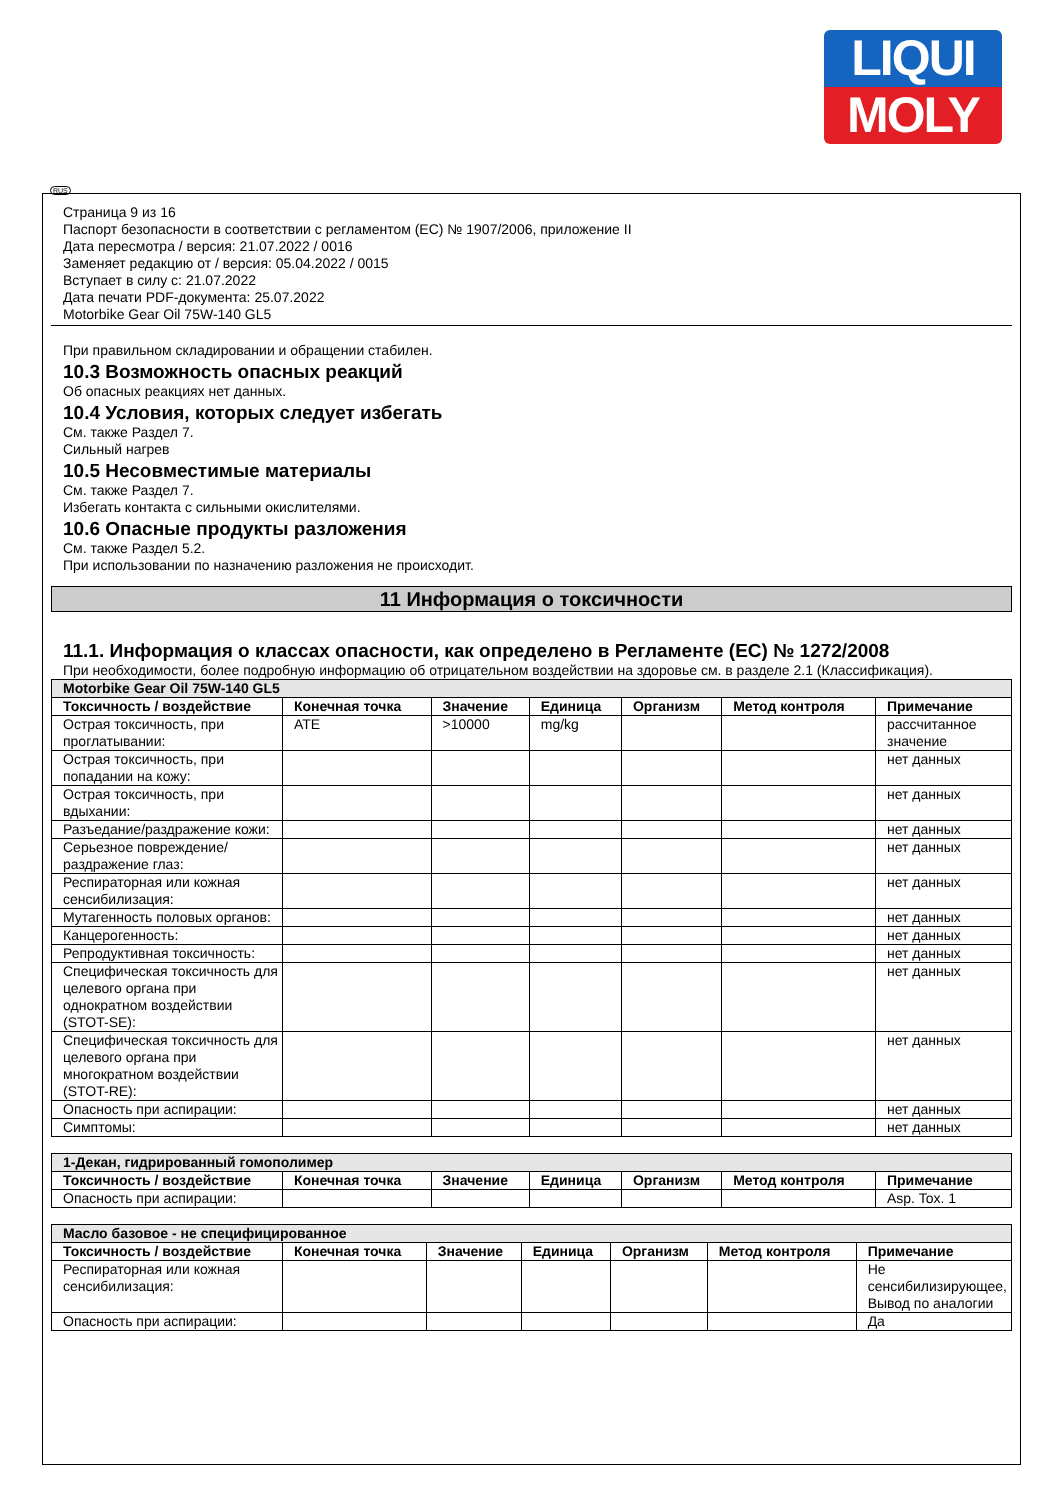LIQUI
MOLY
RUS
Страница 9 из 16
Паспорт безопасности в соответствии с регламентом (ЕС) № 1907/2006, приложение II
Дата пересмотра / версия: 21.07.2022 / 0016
Заменяет редакцию от / версия: 05.04.2022 / 0015
Вступает в силу с: 21.07.2022
Дата печати PDF-документа: 25.07.2022
Motorbike Gear Oil 75W-140 GL5
При правильном складировании и обращении стабилен.
10.3 Возможность опасных реакций
Об опасных реакциях нет данных.
10.4 Условия, которых следует избегать
См. также Раздел 7.
Сильный нагрев
10.5 Несовместимые материалы
См. также Раздел 7.
Избегать контакта с сильными окислителями.
10.6 Опасные продукты разложения
См. также Раздел 5.2.
При использовании по назначению разложения не происходит.
11 Информация о токсичности
11.1. Информация о классах опасности, как определено в Регламенте (ЕС) № 1272/2008
При необходимости, более подробную информацию об отрицательном воздействии на здоровье см. в разделе 2.1 (Классификация).
| Motorbike Gear Oil 75W-140 GL5 | | | | | | |
| --- | --- | --- | --- | --- | --- | --- |
| Токсичность / воздействие | Конечная точка | Значение | Единица | Организм | Метод контроля | Примечание |
| Острая токсичность, при проглатывании: | ATE | >10000 | mg/kg | | | рассчитанное значение |
| Острая токсичность, при попадании на кожу: | | | | | | нет данных |
| Острая токсичность, при вдыхании: | | | | | | нет данных |
| Разъедание/раздражение кожи: | | | | | | нет данных |
| Серьезное повреждение/раздражение глаз: | | | | | | нет данных |
| Респираторная или кожная сенсибилизация: | | | | | | нет данных |
| Мутагенность половых органов: | | | | | | нет данных |
| Канцерогенность: | | | | | | нет данных |
| Репродуктивная токсичность: | | | | | | нет данных |
| Специфическая токсичность для целевого органа при однократном воздействии (STOT-SE): | | | | | | нет данных |
| Специфическая токсичность для целевого органа при многократном воздействии (STOT-RE): | | | | | | нет данных |
| Опасность при аспирации: | | | | | | нет данных |
| Симптомы: | | | | | | нет данных |
| 1-Декан, гидрированный гомополимер | | | | | | |
| --- | --- | --- | --- | --- | --- | --- |
| Токсичность / воздействие | Конечная точка | Значение | Единица | Организм | Метод контроля | Примечание |
| Опасность при аспирации: | | | | | | Asp. Tox. 1 |
| Масло базовое - не специфицированное | | | | | | |
| --- | --- | --- | --- | --- | --- | --- |
| Токсичность / воздействие | Конечная точка | Значение | Единица | Организм | Метод контроля | Примечание |
| Респираторная или кожная сенсибилизация: | | | | | | Не сенсибилизирующее, Вывод по аналогии |
| Опасность при аспирации: | | | | | | Да |